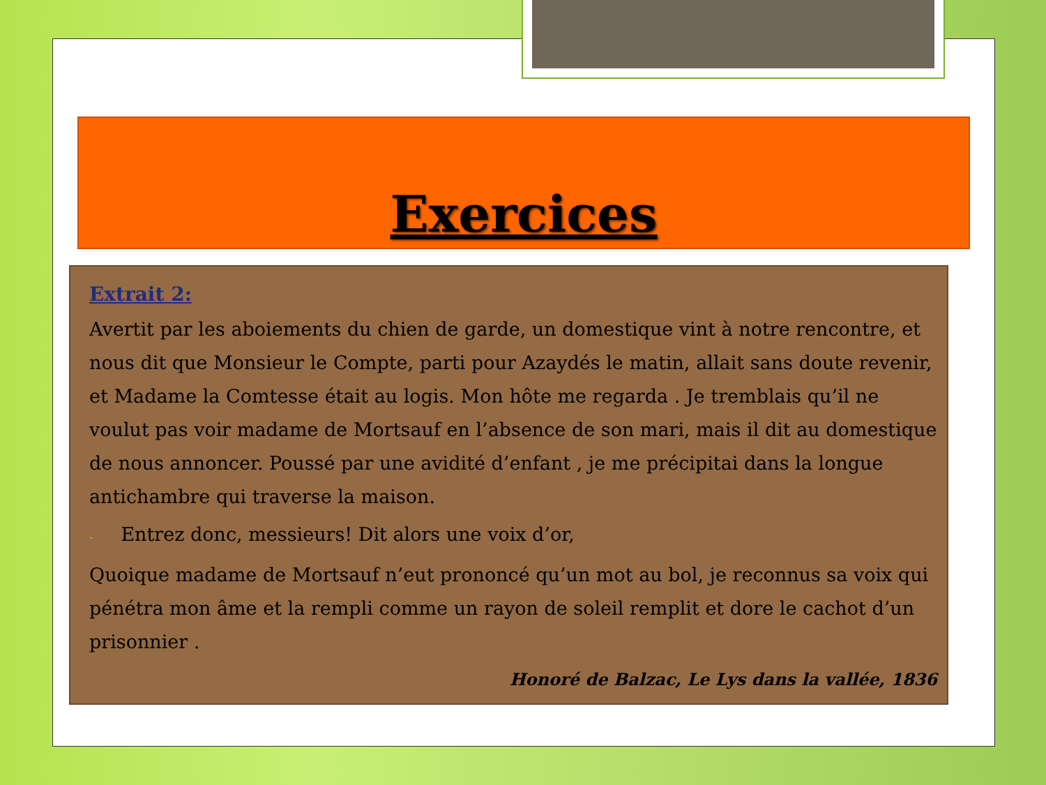Exercices
Extrait 2:
Avertit par les aboiements du chien de garde, un domestique vint à notre rencontre, et nous dit que Monsieur le Compte, parti pour Azaydés le matin, allait sans doute revenir, et Madame la Comtesse était au logis. Mon hôte me regarda . Je tremblais qu’il ne voulut pas voir madame de Mortsauf en l’absence de son mari, mais il dit au domestique de nous annoncer. Poussé par une avidité d’enfant , je me précipitai dans la longue antichambre qui traverse la maison.
- Entrez donc, messieurs! Dit alors une voix d’or,
Quoique madame de Mortsauf n’eut prononcé qu’un mot au bol, je reconnus sa voix qui pénétra mon âme et la rempli comme un rayon de soleil remplit et dore le cachot d’un prisonnier .
Honoré de Balzac, Le Lys dans la vallée, 1836